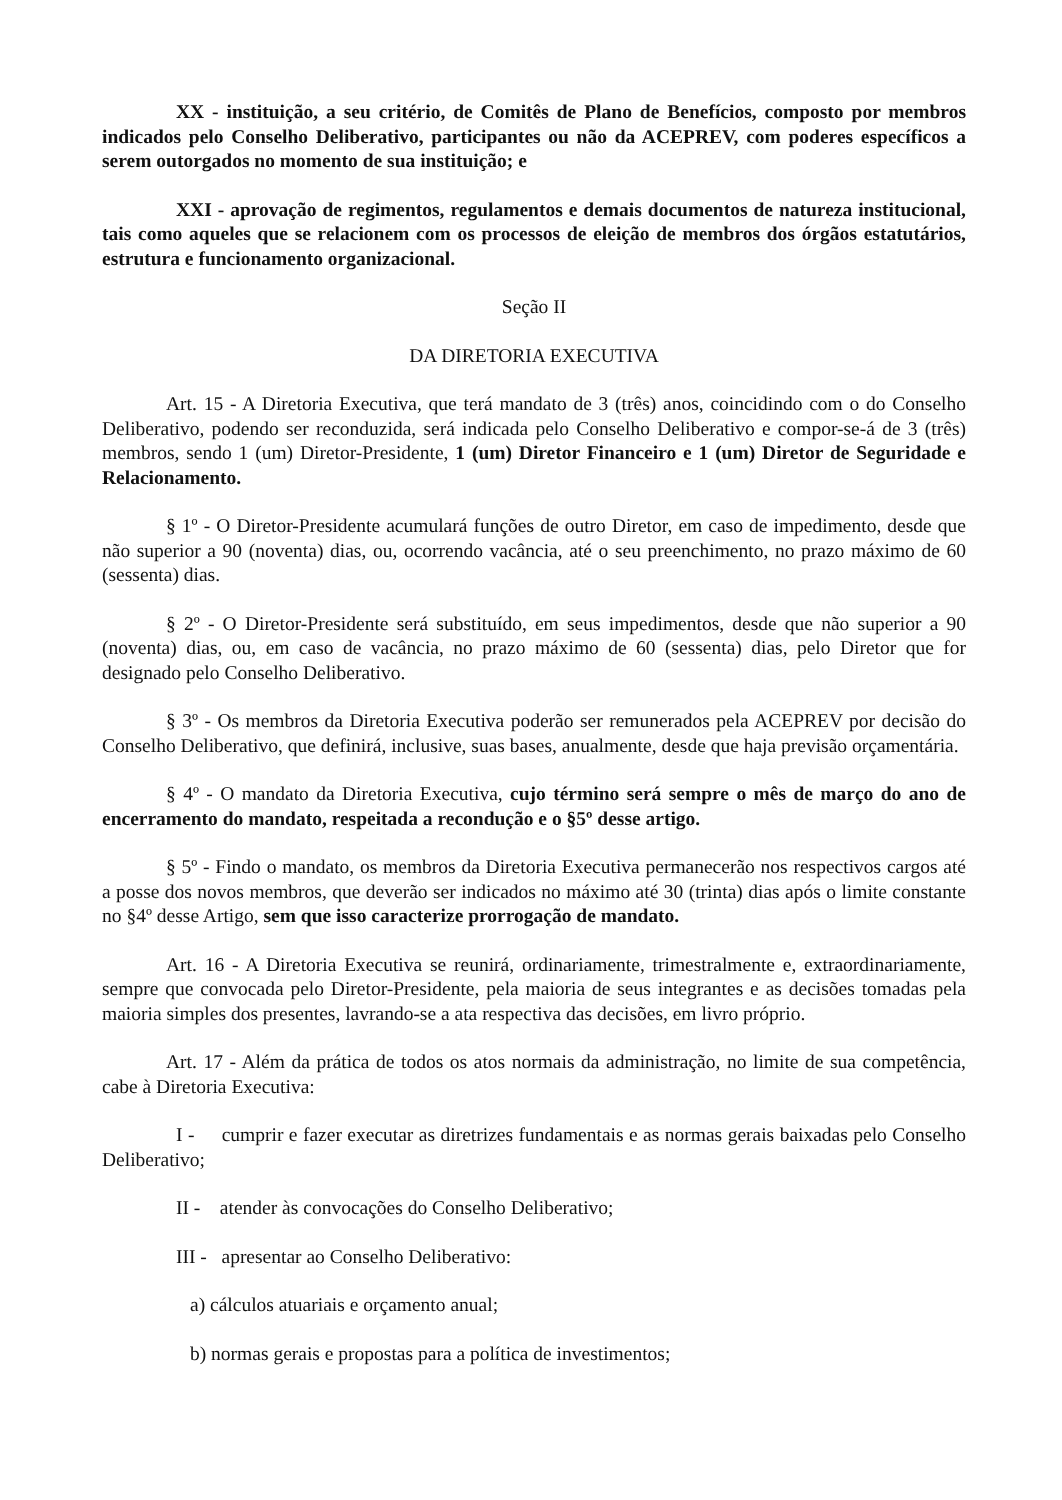XX - instituição, a seu critério, de Comitês de Plano de Benefícios, composto por membros indicados pelo Conselho Deliberativo, participantes ou não da ACEPREV, com poderes específicos a serem outorgados no momento de sua instituição; e
XXI - aprovação de regimentos, regulamentos e demais documentos de natureza institucional, tais como aqueles que se relacionem com os processos de eleição de membros dos órgãos estatutários, estrutura e funcionamento organizacional.
Seção II
DA DIRETORIA EXECUTIVA
Art. 15 - A Diretoria Executiva, que terá mandato de 3 (três) anos, coincidindo com o do Conselho Deliberativo, podendo ser reconduzida, será indicada pelo Conselho Deliberativo e compor-se-á de 3 (três) membros, sendo 1 (um) Diretor-Presidente, 1 (um) Diretor Financeiro e 1 (um) Diretor de Seguridade e Relacionamento.
§ 1º - O Diretor-Presidente acumulará funções de outro Diretor, em caso de impedimento, desde que não superior a 90 (noventa) dias, ou, ocorrendo vacância, até o seu preenchimento, no prazo máximo de 60 (sessenta) dias.
§ 2º - O Diretor-Presidente será substituído, em seus impedimentos, desde que não superior a 90 (noventa) dias, ou, em caso de vacância, no prazo máximo de 60 (sessenta) dias, pelo Diretor que for designado pelo Conselho Deliberativo.
§ 3º - Os membros da Diretoria Executiva poderão ser remunerados pela ACEPREV por decisão do Conselho Deliberativo, que definirá, inclusive, suas bases, anualmente, desde que haja previsão orçamentária.
§ 4º - O mandato da Diretoria Executiva, cujo término será sempre o mês de março do ano de encerramento do mandato, respeitada a recondução e o §5º desse artigo.
§ 5º - Findo o mandato, os membros da Diretoria Executiva permanecerão nos respectivos cargos até a posse dos novos membros, que deverão ser indicados no máximo até 30 (trinta) dias após o limite constante no §4º desse Artigo, sem que isso caracterize prorrogação de mandato.
Art. 16 - A Diretoria Executiva se reunirá, ordinariamente, trimestralmente e, extraordinariamente, sempre que convocada pelo Diretor-Presidente, pela maioria de seus integrantes e as decisões tomadas pela maioria simples dos presentes, lavrando-se a ata respectiva das decisões, em livro próprio.
Art. 17 - Além da prática de todos os atos normais da administração, no limite de sua competência, cabe à Diretoria Executiva:
I - cumprir e fazer executar as diretrizes fundamentais e as normas gerais baixadas pelo Conselho Deliberativo;
II - atender às convocações do Conselho Deliberativo;
III - apresentar ao Conselho Deliberativo:
a) cálculos atuariais e orçamento anual;
b) normas gerais e propostas para a política de investimentos;